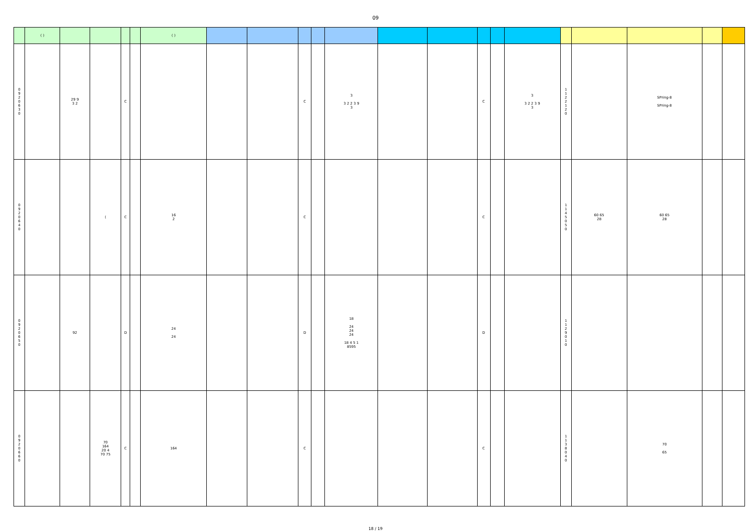09
| | ( ) | | | | | ( ) | | | | | | | | | | | | | | | |
| --- | --- | --- | --- | --- | --- | --- | --- | --- | --- | --- | --- | --- | --- | --- | --- | --- | --- | --- | --- | --- | --- |
| 0920630 | | 29 9 3 2 | | C | | | | | C | | 3 3 2 2 3 9 3 | | | C | | 3 3 2 2 3 9 3 | 1122120 | | SPring-8 SPring-8 | | |
| 0920640 | | | ( | C | | 16 2 | | | C | | | | | C | | | 1145050 | 60 65 28 | 60 65 28 | | |
| 0920650 | | 92 | | D | | 24 24 | | | D | | 18 24 24 24 18 4 5 1 8595 | | | D | | | 1129010 | | | | |
| 0920660 | | | 70 164 20 4 70 75 | C | | 164 | | | C | | | | | C | | | 1138040 | | 70 65 | | |
18 / 19